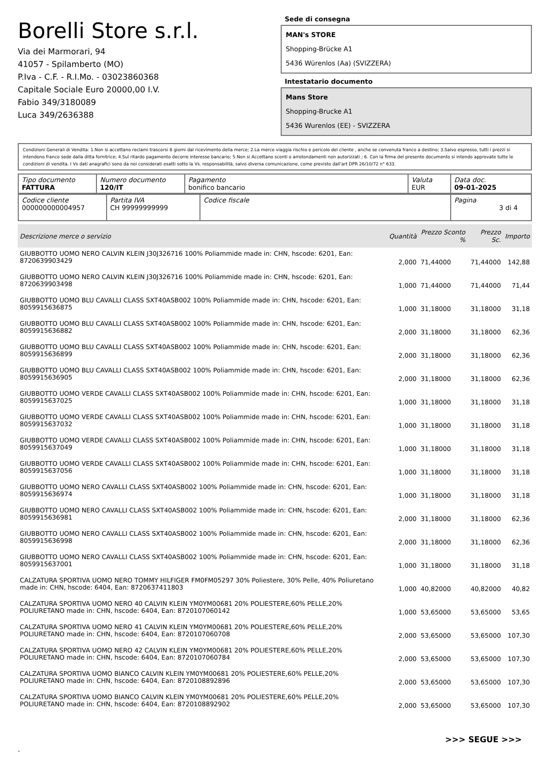Borelli Store s.r.l.
Via dei Marmorari, 94
41057 - Spilamberto (MO)
P.Iva - C.F. - R.I.Mo. - 03023860368
Capitale Sociale Euro 20000,00 I.V.
Fabio 349/3180089
Luca 349/2636388
Sede di consegna
MAN's STORE
Shopping-Brücke A1
5436 Würenlos (Aa) (SVIZZERA)
Intestatario documento
Mans Store
Shopping-Brucke A1
5436 Wurenlos (EE) - SVIZZERA
Condizioni Generali di Vendita: 1.Non si accettano reclami trascorsi 8 giorni dal ricevimento della merce; 2.La merce viaggia rischio e pericolo del cliente , anche se convenuta franco a destino; 3.Salvo espresso, tutti i prezzi si intendono franco sede dalla ditta fornitrice; 4.Sul ritardo pagamento decorre interesse bancario; 5.Non si Accettano sconti o arrotondamenti non autorizzati ; 6. Con la firma del presente documento si intendo approvate tutte le condizioni di vendita. I Vs dati anagrafici sono da noi considerati esatti sotto la Vs. responsabilità, salvo diversa comunicazione, come previsto dall'art DPR 26/10/72 n° 633.
| Tipo documento FATTURA | Numero documento 120/IT | Pagamento bonifico bancario | Valuta EUR | Data doc. 09-01-2025 |
| Codice cliente 000000000004957 | Partita IVA CH 99999999999 | Codice fiscale | Pagina 3 di 4 |
| Descrizione merce o servizio | Quantità | Prezzo Sconto % | Prezzo Sc. | Importo |
| --- | --- | --- | --- | --- |
| GIUBBOTTO UOMO NERO CALVIN KLEIN J30J326716 100% Poliammide made in: CHN, hscode: 6201, Ean: 8720639903429 | 2,000 | 71,44000 | 71,44000 | 142,88 |
| GIUBBOTTO UOMO NERO CALVIN KLEIN J30J326716 100% Poliammide made in: CHN, hscode: 6201, Ean: 8720639903498 | 1,000 | 71,44000 | 71,44000 | 71,44 |
| GIUBBOTTO UOMO BLU CAVALLI CLASS SXT40ASB002 100% Poliammide made in: CHN, hscode: 6201, Ean: 8059915636875 | 1,000 | 31,18000 | 31,18000 | 31,18 |
| GIUBBOTTO UOMO BLU CAVALLI CLASS SXT40ASB002 100% Poliammide made in: CHN, hscode: 6201, Ean: 8059915636882 | 2,000 | 31,18000 | 31,18000 | 62,36 |
| GIUBBOTTO UOMO BLU CAVALLI CLASS SXT40ASB002 100% Poliammide made in: CHN, hscode: 6201, Ean: 8059915636899 | 2,000 | 31,18000 | 31,18000 | 62,36 |
| GIUBBOTTO UOMO BLU CAVALLI CLASS SXT40ASB002 100% Poliammide made in: CHN, hscode: 6201, Ean: 8059915636905 | 2,000 | 31,18000 | 31,18000 | 62,36 |
| GIUBBOTTO UOMO VERDE CAVALLI CLASS SXT40ASB002 100% Poliammide made in: CHN, hscode: 6201, Ean: 8059915637025 | 1,000 | 31,18000 | 31,18000 | 31,18 |
| GIUBBOTTO UOMO VERDE CAVALLI CLASS SXT40ASB002 100% Poliammide made in: CHN, hscode: 6201, Ean: 8059915637032 | 1,000 | 31,18000 | 31,18000 | 31,18 |
| GIUBBOTTO UOMO VERDE CAVALLI CLASS SXT40ASB002 100% Poliammide made in: CHN, hscode: 6201, Ean: 8059915637049 | 1,000 | 31,18000 | 31,18000 | 31,18 |
| GIUBBOTTO UOMO VERDE CAVALLI CLASS SXT40ASB002 100% Poliammide made in: CHN, hscode: 6201, Ean: 8059915637056 | 1,000 | 31,18000 | 31,18000 | 31,18 |
| GIUBBOTTO UOMO NERO CAVALLI CLASS SXT40ASB002 100% Poliammide made in: CHN, hscode: 6201, Ean: 8059915636974 | 1,000 | 31,18000 | 31,18000 | 31,18 |
| GIUBBOTTO UOMO NERO CAVALLI CLASS SXT40ASB002 100% Poliammide made in: CHN, hscode: 6201, Ean: 8059915636981 | 2,000 | 31,18000 | 31,18000 | 62,36 |
| GIUBBOTTO UOMO NERO CAVALLI CLASS SXT40ASB002 100% Poliammide made in: CHN, hscode: 6201, Ean: 8059915636998 | 2,000 | 31,18000 | 31,18000 | 62,36 |
| GIUBBOTTO UOMO NERO CAVALLI CLASS SXT40ASB002 100% Poliammide made in: CHN, hscode: 6201, Ean: 8059915637001 | 1,000 | 31,18000 | 31,18000 | 31,18 |
| CALZATURA SPORTIVA UOMO NERO TOMMY HILFIGER FM0FM05297 30% Poliestere, 30% Pelle, 40% Poliuretano made in: CHN, hscode: 6404, Ean: 8720637411803 | 1,000 | 40,82000 | 40,82000 | 40,82 |
| CALZATURA SPORTIVA UOMO NERO 40 CALVIN KLEIN YM0YM00681 20% POLIESTERE,60% PELLE,20% POLIURETANO made in: CHN, hscode: 6404, Ean: 8720107060142 | 1,000 | 53,65000 | 53,65000 | 53,65 |
| CALZATURA SPORTIVA UOMO NERO 41 CALVIN KLEIN YM0YM00681 20% POLIESTERE,60% PELLE,20% POLIURETANO made in: CHN, hscode: 6404, Ean: 8720107060708 | 2,000 | 53,65000 | 53,65000 | 107,30 |
| CALZATURA SPORTIVA UOMO NERO 42 CALVIN KLEIN YM0YM00681 20% POLIESTERE,60% PELLE,20% POLIURETANO made in: CHN, hscode: 6404, Ean: 8720107060784 | 2,000 | 53,65000 | 53,65000 | 107,30 |
| CALZATURA SPORTIVA UOMO BIANCO CALVIN KLEIN YM0YM00681 20% POLIESTERE,60% PELLE,20% POLIURETANO made in: CHN, hscode: 6404, Ean: 8720108892896 | 2,000 | 53,65000 | 53,65000 | 107,30 |
| CALZATURA SPORTIVA UOMO BIANCO CALVIN KLEIN YM0YM00681 20% POLIESTERE,60% PELLE,20% POLIURETANO made in: CHN, hscode: 6404, Ean: 8720108892902 | 2,000 | 53,65000 | 53,65000 | 107,30 |
>>> SEGUE >>>
-